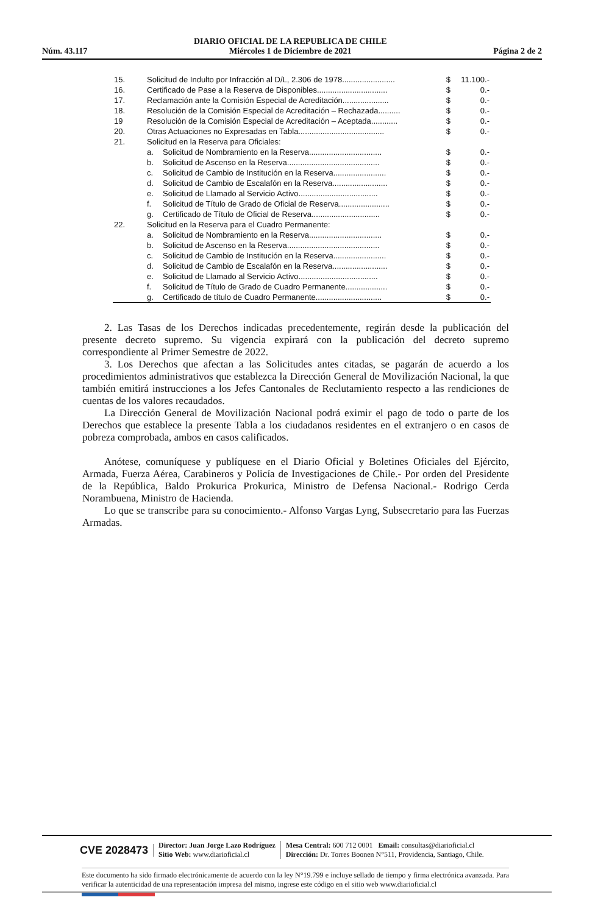Núm. 43.117 DIARIO OFICIAL DE LA REPUBLICA DE CHILE
Miércoles 1 de Diciembre de 2021 Página 2 de 2
| 15. | Solicitud de Indulto por Infracción al D/L, 2.306 de 1978........................ | | $ | 11.100.- |
| 16. | Certificado de Pase a la Reserva de Disponibles................................ | | $ | 0.- |
| 17. | Reclamación ante la Comisión Especial de Acreditación..................... | | $ | 0.- |
| 18. | Resolución de la Comisión Especial de Acreditación – Rechazada.......... | | $ | 0.- |
| 19 | Resolución de la Comisión Especial de Acreditación – Aceptada............ | | $ | 0.- |
| 20. | Otras Actuaciones no Expresadas en Tabla....................................... | | $ | 0.- |
| 21. | Solicitud en la Reserva para Oficiales: | | | |
| | a. | Solicitud de Nombramiento en la Reserva................................. | $ | 0.- |
| | b. | Solicitud de Ascenso en la Reserva.......................................... | $ | 0.- |
| | c. | Solicitud de Cambio de Institución en la Reserva........................ | $ | 0.- |
| | d. | Solicitud de Cambio de Escalafón en la Reserva......................... | $ | 0.- |
| | e. | Solicitud de Llamado al Servicio Activo.................................... | $ | 0.- |
| | f. | Solicitud de Título de Grado de Oficial de Reserva....................... | $ | 0.- |
| | g. | Certificado de Título de Oficial de Reserva............................... | $ | 0.- |
| 22. | Solicitud en la Reserva para el Cuadro Permanente: | | | |
| | a. | Solicitud de Nombramiento en la Reserva................................. | $ | 0.- |
| | b. | Solicitud de Ascenso en la Reserva.......................................... | $ | 0.- |
| | c. | Solicitud de Cambio de Institución en la Reserva........................ | $ | 0.- |
| | d. | Solicitud de Cambio de Escalafón en la Reserva......................... | $ | 0.- |
| | e. | Solicitud de Llamado al Servicio Activo.................................... | $ | 0.- |
| | f. | Solicitud de Título de Grado de Cuadro Permanente................... | $ | 0.- |
| | g. | Certificado de título de Cuadro Permanente.............................. | $ | 0.- |
2. Las Tasas de los Derechos indicadas precedentemente, regirán desde la publicación del presente decreto supremo. Su vigencia expirará con la publicación del decreto supremo correspondiente al Primer Semestre de 2022.
3. Los Derechos que afectan a las Solicitudes antes citadas, se pagarán de acuerdo a los procedimientos administrativos que establezca la Dirección General de Movilización Nacional, la que también emitirá instrucciones a los Jefes Cantonales de Reclutamiento respecto a las rendiciones de cuentas de los valores recaudados.
La Dirección General de Movilización Nacional podrá eximir el pago de todo o parte de los Derechos que establece la presente Tabla a los ciudadanos residentes en el extranjero o en casos de pobreza comprobada, ambos en casos calificados.
Anótese, comuníquese y publíquese en el Diario Oficial y Boletines Oficiales del Ejército, Armada, Fuerza Aérea, Carabineros y Policía de Investigaciones de Chile.- Por orden del Presidente de la República, Baldo Prokurica Prokurica, Ministro de Defensa Nacional.- Rodrigo Cerda Norambuena, Ministro de Hacienda.
Lo que se transcribe para su conocimiento.- Alfonso Vargas Lyng, Subsecretario para las Fuerzas Armadas.
CVE 2028473
Director: Juan Jorge Lazo Rodríguez
Sitio Web: www.diarioficial.cl
Mesa Central: 600 712 0001 Email: consultas@diarioficial.cl
Dirección: Dr. Torres Boonen N°511, Providencia, Santiago, Chile.
Este documento ha sido firmado electrónicamente de acuerdo con la ley N°19.799 e incluye sellado de tiempo y firma electrónica avanzada. Para verificar la autenticidad de una representación impresa del mismo, ingrese este código en el sitio web www.diarioficial.cl